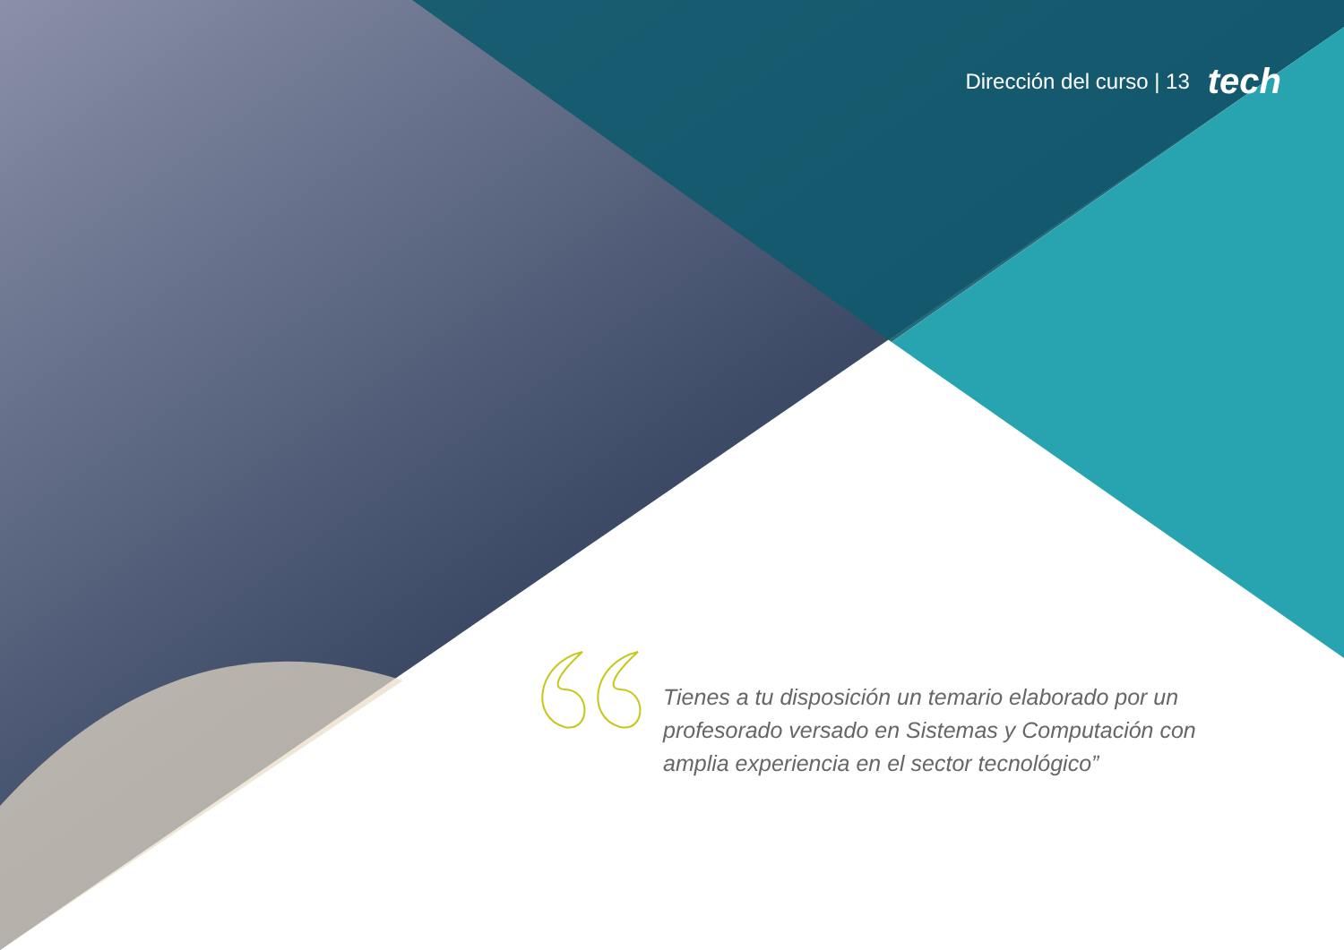Dirección del curso | 13 tech
Tienes a tu disposición un temario elaborado por un profesorado versado en Sistemas y Computación con amplia experiencia en el sector tecnológico”